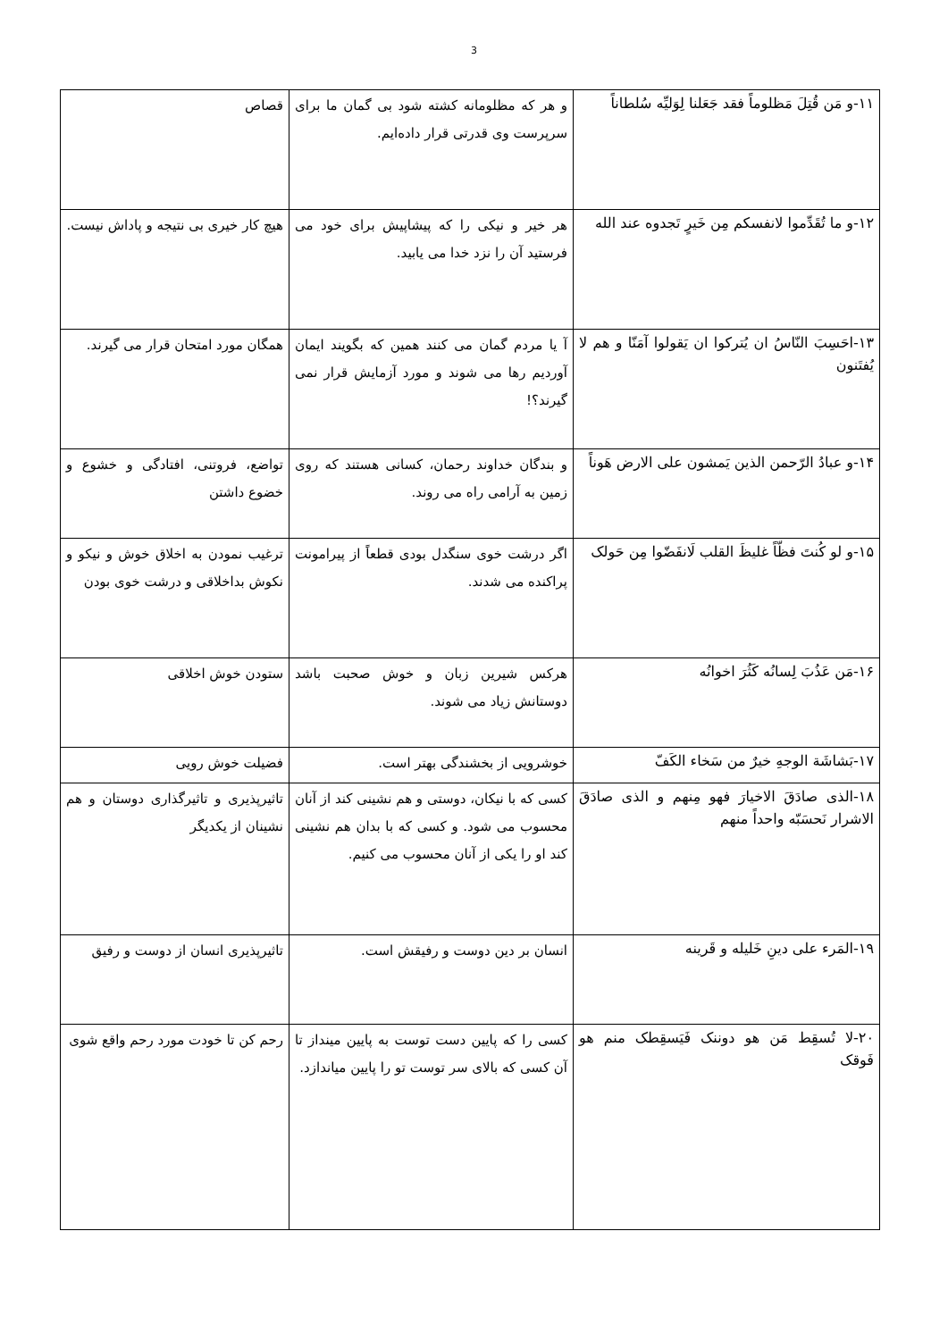3
| ۱۱-و مَن قُتِلَ مَظلوماً فقد جَعَلنا لِوَلیِّه سُلطاناً | و هر که مظلومانه کشته شود بی گمان ما برای سرپرست وی قدرتی قرار داده‌ایم. | قصاص |
| ۱۲-و ما تُقَدِّموا لانفسکم مِن خَیرٍ تَجدوه عند الله | هر خیر و نیکی را که پیشاپیش برای خود می فرستید آن را نزد خدا می یابید. | هیچ کار خیری بی نتیجه و پاداش نیست. |
| ۱۳-احَسِبَ النّاسُ ان یُترکوا ان یَقولوا آمَنّا و هم لا یُفتَنون | آ یا مردم گمان می کنند همین که بگویند ایمان آوردیم رها می شوند و مورد آزمایش قرار نمی گیرند؟! | همگان مورد امتحان قرار می گیرند. |
| ۱۴-و عبادُ الرّحمن الذین یَمشون علی الارض هَوناً | و بندگان خداوند رحمان، کسانی هستند که روی زمین به آرامی راه می روند. | تواضع، فروتنی، افتادگی و خشوع و خضوع داشتن |
| ۱۵-و لو کُنتَ فظّاً غلیظَ القلب لَانفَضّوا مِن حَولک | اگر درشت خوی سنگدل بودی قطعاً از پیرامونت پراکنده می شدند. | ترغیب نمودن به اخلاق خوش و نیکو و نکوش بداخلاقی و درشت خوی بودن |
| ۱۶-مَن عَذُبَ لِسانُه کَثُرَ اخوانُه | هرکس شیرین زبان و خوش صحبت باشد دوستانش زیاد می شوند. | ستودن خوش اخلاقی |
| ۱۷-بَشاشَة الوجهِ خیرٌ من سَخاء الکَفّ | خوشرویی از بخشندگی بهتر است. | فضیلت خوش رویی |
| ۱۸-الذی صادَقَ الاخیارَ فهو مِنهم و الذی صادَقَ الاشرار نَحسَبّه واحداً منهم | کسی که با نیکان، دوستی و هم نشینی کند از آنان محسوب می شود. و کسی که با بدان هم نشینی کند او را یکی از آنان محسوب می کنیم. | تاثیرپذیری و تاثیرگذاری دوستان و هم نشینان از یکدیگر |
| ۱۹-المَرء علی دینِ خَلیله و قَرینه | انسان بر دین دوست و رفیقش است. | تاثیرپذیری انسان از دوست و رفیق |
| ۲۰-لا تُسقِط مَن هو دوننک فَیَسقِطک منم هو فَوقک | کسی را که پایین دست توست به پایین مینداز تا آن کسی که بالای سر توست تو را پایین میاندازد. | رحم کن تا خودت مورد رحم واقع شوی |